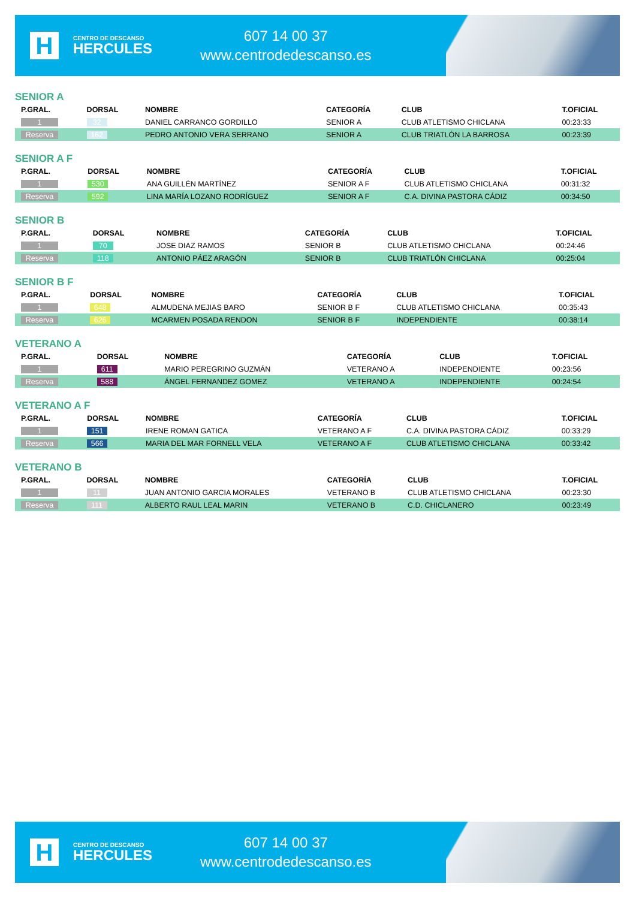H
CENTRO DE DESCANSO
HERCULES
607 14 00 37
www.centrodedescanso.es
SENIOR A
| P.GRAL. | DORSAL | NOMBRE | CATEGORÍA | CLUB | T.OFICIAL |
| --- | --- | --- | --- | --- | --- |
| 1 | 32 | DANIEL CARRANCO GORDILLO | SENIOR A | CLUB ATLETISMO CHICLANA | 00:23:33 |
| Reserva | 162 | PEDRO ANTONIO VERA SERRANO | SENIOR A | CLUB TRIATLÓN LA BARROSA | 00:23:39 |
SENIOR A F
| P.GRAL. | DORSAL | NOMBRE | CATEGORÍA | CLUB | T.OFICIAL |
| --- | --- | --- | --- | --- | --- |
| 1 | 530 | ANA GUILLÉN MARTÍNEZ | SENIOR A F | CLUB ATLETISMO CHICLANA | 00:31:32 |
| Reserva | 592 | LINA MARÍA LOZANO RODRÍGUEZ | SENIOR A F | C.A. DIVINA PASTORA CÁDIZ | 00:34:50 |
SENIOR B
| P.GRAL. | DORSAL | NOMBRE | CATEGORÍA | CLUB | T.OFICIAL |
| --- | --- | --- | --- | --- | --- |
| 1 | 70 | JOSE DIAZ RAMOS | SENIOR B | CLUB ATLETISMO CHICLANA | 00:24:46 |
| Reserva | 118 | ANTONIO PÁEZ ARAGÓN | SENIOR B | CLUB TRIATLÓN CHICLANA | 00:25:04 |
SENIOR B F
| P.GRAL. | DORSAL | NOMBRE | CATEGORÍA | CLUB | T.OFICIAL |
| --- | --- | --- | --- | --- | --- |
| 1 | 648 | ALMUDENA MEJIAS BARO | SENIOR B F | CLUB ATLETISMO CHICLANA | 00:35:43 |
| Reserva | 626 | MCARMEN POSADA RENDON | SENIOR B F | INDEPENDIENTE | 00:38:14 |
VETERANO A
| P.GRAL. | DORSAL | NOMBRE | CATEGORÍA | CLUB | T.OFICIAL |
| --- | --- | --- | --- | --- | --- |
| 1 | 611 | MARIO PEREGRINO GUZMÁN | VETERANO A | INDEPENDIENTE | 00:23:56 |
| Reserva | 588 | ÁNGEL FERNANDEZ GOMEZ | VETERANO A | INDEPENDIENTE | 00:24:54 |
VETERANO A F
| P.GRAL. | DORSAL | NOMBRE | CATEGORÍA | CLUB | T.OFICIAL |
| --- | --- | --- | --- | --- | --- |
| 1 | 151 | IRENE ROMAN GATICA | VETERANO A F | C.A. DIVINA PASTORA CÁDIZ | 00:33:29 |
| Reserva | 566 | MARIA DEL MAR FORNELL VELA | VETERANO A F | CLUB ATLETISMO CHICLANA | 00:33:42 |
VETERANO B
| P.GRAL. | DORSAL | NOMBRE | CATEGORÍA | CLUB | T.OFICIAL |
| --- | --- | --- | --- | --- | --- |
| 1 | 11 | JUAN ANTONIO GARCIA MORALES | VETERANO B | CLUB ATLETISMO CHICLANA | 00:23:30 |
| Reserva | 111 | ALBERTO RAUL LEAL MARIN | VETERANO B | C.D. CHICLANERO | 00:23:49 |
H
CENTRO DE DESCANSO
HERCULES
607 14 00 37
www.centrodedescanso.es